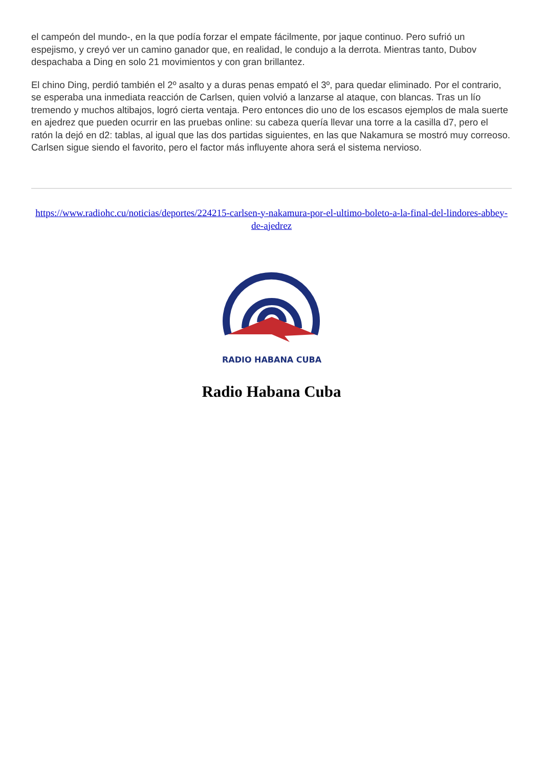el campeón del mundo-, en la que podía forzar el empate fácilmente, por jaque continuo. Pero sufrió un espejismo, y creyó ver un camino ganador que, en realidad, le condujo a la derrota. Mientras tanto, Dubov despachaba a Ding en solo 21 movimientos y con gran brillantez.
El chino Ding, perdió también el 2º asalto y a duras penas empató el 3º, para quedar eliminado. Por el contrario, se esperaba una inmediata reacción de Carlsen, quien volvió a lanzarse al ataque, con blancas. Tras un lío tremendo y muchos altibajos, logró cierta ventaja. Pero entonces dio uno de los escasos ejemplos de mala suerte en ajedrez que pueden ocurrir en las pruebas online: su cabeza quería llevar una torre a la casilla d7, pero el ratón la dejó en d2: tablas, al igual que las dos partidas siguientes, en las que Nakamura se mostró muy correoso. Carlsen sigue siendo el favorito, pero el factor más influyente ahora será el sistema nervioso.
https://www.radiohc.cu/noticias/deportes/224215-carlsen-y-nakamura-por-el-ultimo-boleto-a-la-final-del-lindores-abbey-de-ajedrez
RADIO HABANA CUBA
Radio Habana Cuba